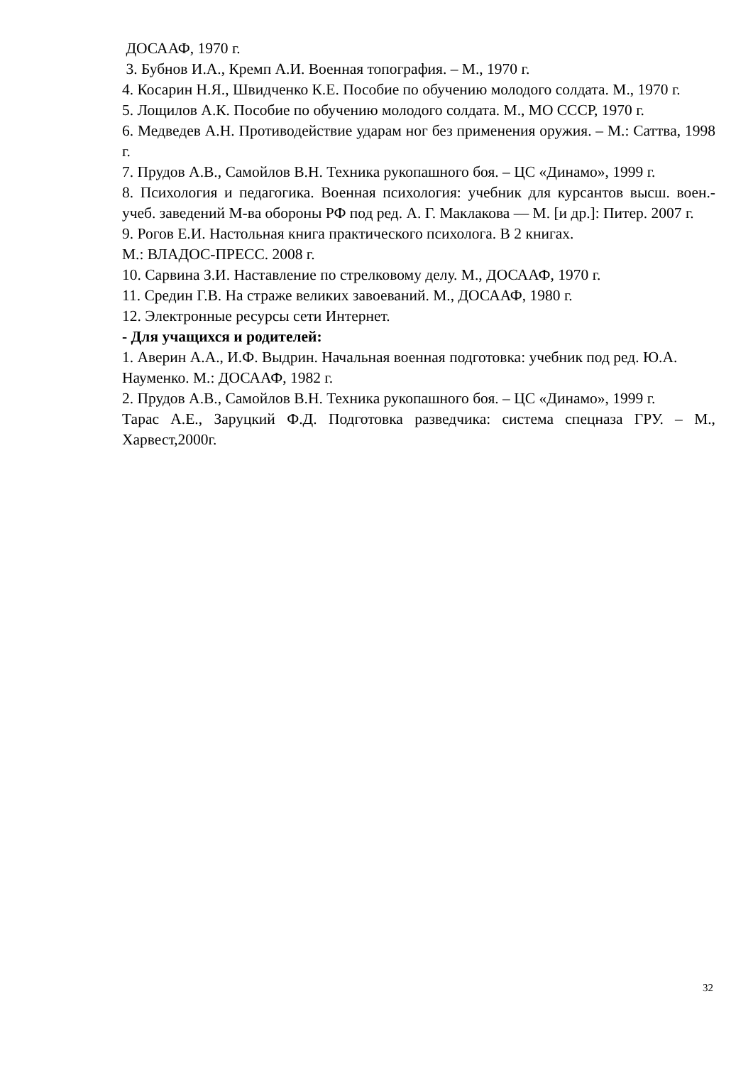ДОСААФ, 1970 г.
3. Бубнов И.А., Кремп А.И. Военная топография. – М., 1970 г.
4. Косарин Н.Я., Швидченко К.Е. Пособие по обучению молодого солдата. М., 1970 г.
5. Лощилов А.К. Пособие по обучению молодого солдата. М., МО СССР, 1970 г.
6. Медведев А.Н. Противодействие ударам ног без применения оружия. – М.: Саттва, 1998 г.
7. Прудов А.В., Самойлов В.Н. Техника рукопашного боя. – ЦС «Динамо», 1999 г.
8. Психология и педагогика. Военная психология: учебник для курсантов высш. воен.-учеб. заведений М-ва обороны РФ под ред. А. Г. Маклакова — М. [и др.]: Питер. 2007 г.
9. Рогов Е.И. Настольная книга практического психолога. В 2 книгах.
М.: ВЛАДОС-ПРЕСС. 2008 г.
10. Сарвина З.И. Наставление по стрелковому делу. М., ДОСААФ, 1970 г.
11. Средин Г.В. На страже великих завоеваний. М., ДОСААФ, 1980 г.
12. Электронные ресурсы сети Интернет.
- Для учащихся и родителей:
1. Аверин А.А., И.Ф. Выдрин. Начальная военная подготовка: учебник под ред. Ю.А. Науменко. М.: ДОСААФ, 1982 г.
2. Прудов А.В., Самойлов В.Н. Техника рукопашного боя. – ЦС «Динамо», 1999 г.
Тарас А.Е., Заруцкий Ф.Д. Подготовка разведчика: система спецназа ГРУ. – М., Харвест,2000г.
32